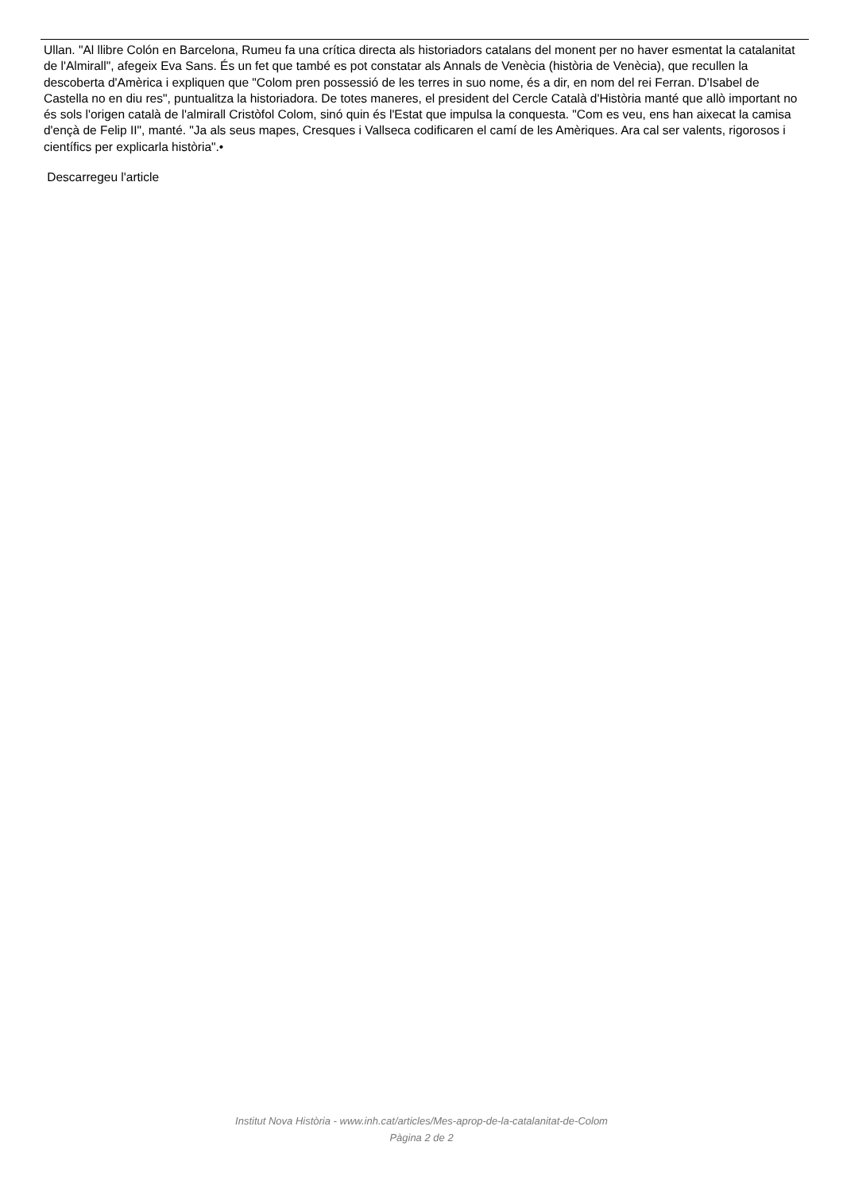Ullan. "Al llibre Colón en Barcelona, Rumeu fa una crítica directa als historiadors catalans del monent per no haver esmentat la catalanitat de l'Almirall", afegeix Eva Sans. És un fet que també es pot constatar als Annals de Venècia (història de Venècia), que recullen la descoberta d'Amèrica i expliquen que "Colom pren possessió de les terres in suo nome, és a dir, en nom del rei Ferran. D'Isabel de Castella no en diu res", puntualitza la historiadora. De totes maneres, el president del Cercle Català d'Història manté que allò important no és sols l'origen català de l'almirall Cristòfol Colom, sinó quin és l'Estat que impulsa la conquesta. "Com es veu, ens han aixecat la camisa d'ençà de Felip II", manté. "Ja als seus mapes, Cresques i Vallseca codificaren el camí de les Amèriques. Ara cal ser valents, rigorosos i científics per explicarla història".•
Descarregeu l'article
Institut Nova Història - www.inh.cat/articles/Mes-aprop-de-la-catalanitat-de-Colom
Pàgina 2 de 2